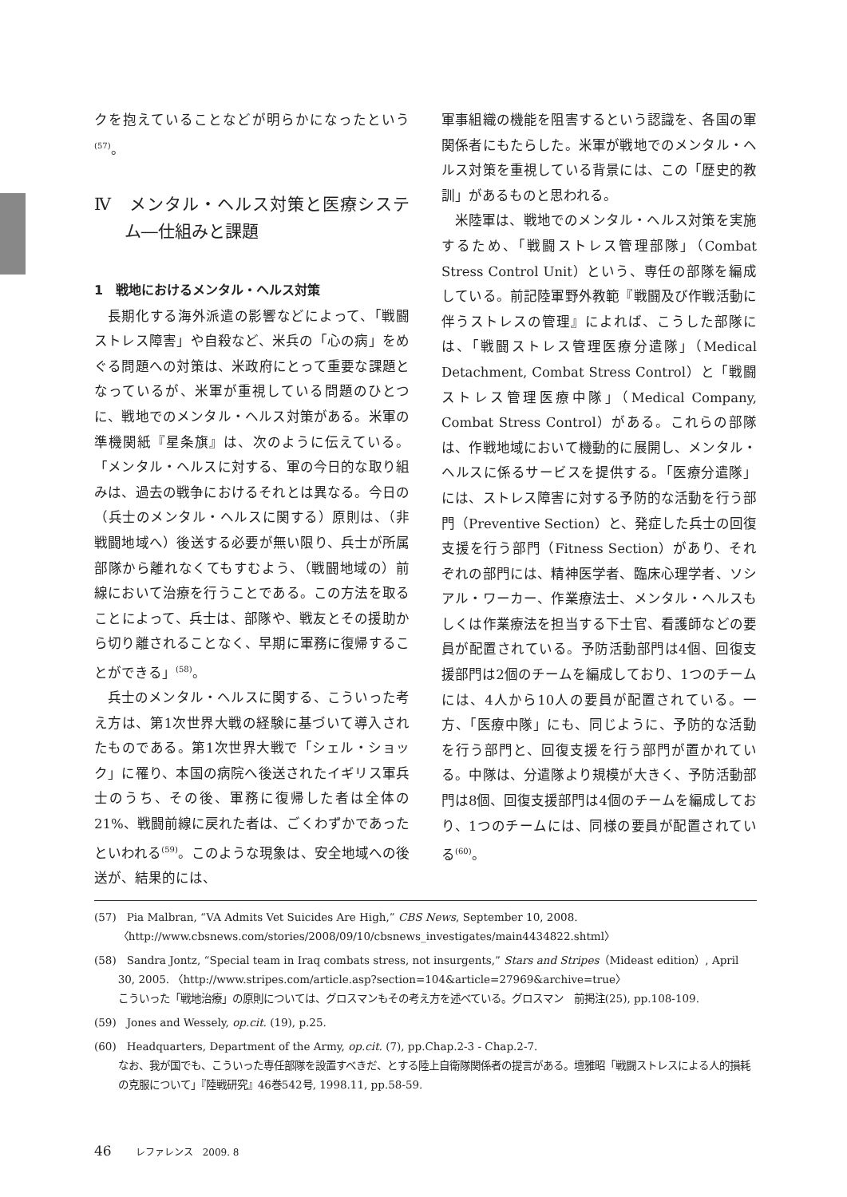クを抱えていることなどが明らかになったという<sup>(57)</sup>。
Ⅳ　メンタル・ヘルス対策と医療システム―仕組みと課題
1　戦地におけるメンタル・ヘルス対策
長期化する海外派遣の影響などによって、「戦闘ストレス障害」や自殺など、米兵の「心の病」をめぐる問題への対策は、米政府にとって重要な課題となっているが、米軍が重視している問題のひとつに、戦地でのメンタル・ヘルス対策がある。米軍の準機関紙『星条旗』は、次のように伝えている。「メンタル・ヘルスに対する、軍の今日的な取り組みは、過去の戦争におけるそれとは異なる。今日の（兵士のメンタル・ヘルスに関する）原則は、（非戦闘地域へ）後送する必要が無い限り、兵士が所属部隊から離れなくてもすむよう、（戦闘地域の）前線において治療を行うことである。この方法を取ることによって、兵士は、部隊や、戦友とその援助から切り離されることなく、早期に軍務に復帰することができる」<sup>(58)</sup>。
兵士のメンタル・ヘルスに関する、こういった考え方は、第1次世界大戦の経験に基づいて導入されたものである。第1次世界大戦で「シェル・ショック」に罹り、本国の病院へ後送されたイギリス軍兵士のうち、その後、軍務に復帰した者は全体の21%、戦闘前線に戻れた者は、ごくわずかであったといわれる<sup>(59)</sup>。このような現象は、安全地域への後送が、結果的には、
軍事組織の機能を阻害するという認識を、各国の軍関係者にもたらした。米軍が戦地でのメンタル・ヘルス対策を重視している背景には、この「歴史的教訓」があるものと思われる。
米陸軍は、戦地でのメンタル・ヘルス対策を実施するため、「戦闘ストレス管理部隊」（Combat Stress Control Unit）という、専任の部隊を編成している。前記陸軍野外教範『戦闘及び作戦活動に伴うストレスの管理』によれば、こうした部隊には、「戦闘ストレス管理医療分遣隊」（Medical Detachment, Combat Stress Control）と「戦闘ストレス管理医療中隊」（Medical Company, Combat Stress Control）がある。これらの部隊は、作戦地域において機動的に展開し、メンタル・ヘルスに係るサービスを提供する。「医療分遣隊」には、ストレス障害に対する予防的な活動を行う部門（Preventive Section）と、発症した兵士の回復支援を行う部門（Fitness Section）があり、それぞれの部門には、精神医学者、臨床心理学者、ソシアル・ワーカー、作業療法士、メンタル・ヘルスもしくは作業療法を担当する下士官、看護師などの要員が配置されている。予防活動部門は4個、回復支援部門は2個のチームを編成しており、1つのチームには、4人から10人の要員が配置されている。一方、「医療中隊」にも、同じように、予防的な活動を行う部門と、回復支援を行う部門が置かれている。中隊は、分遣隊より規模が大きく、予防活動部門は8個、回復支援部門は4個のチームを編成しており、1つのチームには、同様の要員が配置されている<sup>(60)</sup>。
(57)　Pia Malbran, “VA Admits Vet Suicides Are High,” CBS News, September 10, 2008. 〈http://www.cbsnews.com/stories/2008/09/10/cbsnews_investigates/main4434822.shtml〉
(58)　Sandra Jontz, “Special team in Iraq combats stress, not insurgents,” Stars and Stripes（Mideast edition）, April 30, 2005. 〈http://www.stripes.com/article.asp?section=104&article=27969&archive=true〉
こういった「戦地治療」の原則については、グロスマンもその考え方を述べている。グロスマン　前掲注(25), pp.108-109.
(59)　Jones and Wessely, op.cit. (19), p.25.
(60)　Headquarters, Department of the Army, op.cit. (7), pp.Chap.2-3 - Chap.2-7.
なお、我が国でも、こういった専任部隊を設置すべきだ、とする陸上自衛隊関係者の提言がある。壇雅昭「戦闘ストレスによる人的損耗の克服について」『陸戦研究』46巻542号, 1998.11, pp.58-59.
46 レファレンス　2009. 8